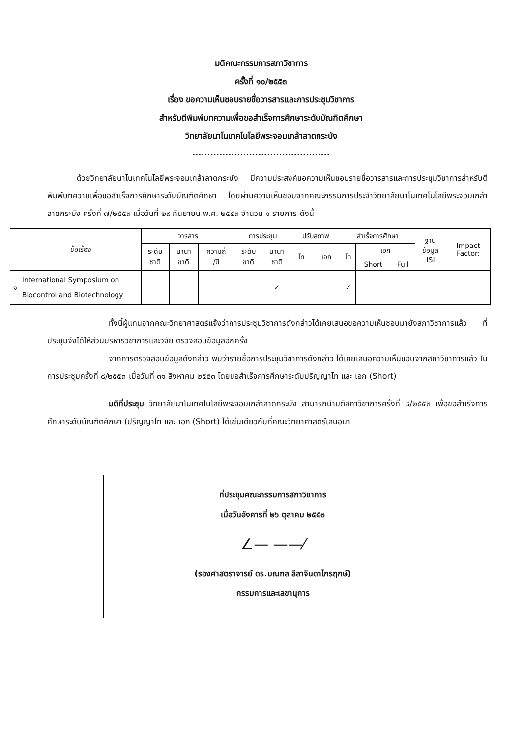มติคณะกรรมการสภาวิชาการ
ครั้งที่ ๑๐/๒๕๕๓
เรื่อง ขอความเห็นชอบรายชื่อวารสารและการประชุมวิชาการ
สำหรับตีพิมพ์บทความเพื่อขอสำเร็จการศึกษาระดับบัณฑิตศึกษา
วิทยาลัยนาโนเทคโนโลยีพระจอมเกล้าลาดกระบัง
..............................................
ด้วยวิทยาลัยนาโนเทคโนโลยีพระจอมเกล้าลาดกระบัง มีความประสงค์ขอความเห็นชอบรายชื่อวารสารและการประชุมวิชาการสำหรับตีพิมพ์บทความเพื่อขอสำเร็จการศึกษาระดับบัณฑิตศึกษา โดยผ่านความเห็นชอบจากคณะกรรมการประจำวิทยาลัยนาโนเทคโนโลยีพระจอมเกล้าลาดกระบัง ครั้งที่ ๗/๒๕๕๓ เมื่อวันที่ ๒๙ กันยายน พ.ศ. ๒๕๕๓ จำนวน ๑ รายการ ดังนี้
| | ชื่อเรื่อง | วารสาร | | | การประชุม | | ปรับสภาพ | | สำเร็จการศึกษา | | | ฐาน ข้อมูล ISI | Impact Factor: |
| --- | --- | --- | --- | --- | --- | --- | --- | --- | --- | --- | --- | --- | --- |
| | | ระดับ ชาติ | นานา ชาติ | ความถี่ /ปี | ระดับ ชาติ | นานา ชาติ | โท | เอก | โท | เอก | | | |
| | | | | | | | | | | Short | Full | | |
| ๑ | International Symposium on Biocontrol and Biotechnology | | | | | ✓ | | | ✓ | | | | |
ทั้งนี้ผู้แทนจากคณะวิทยาศาสตร์แจ้งว่าการประชุมวิชาการดังกล่าวได้เคยเสนอขอความเห็นชอบมายังสภาวิชาการแล้ว ที่ประชุมจึงได้ให้ส่วนบริหารวิชาการและวิจัย ตรวจสอบข้อมูลอีกครั้ง
จากการตรวจสอบข้อมูลดังกล่าว พบว่ารายชื่อการประชุมวิชาการดังกล่าว ได้เคยเสนอความเห็นชอบจากสภาวิชาการแล้ว ในการประชุมครั้งที่ ๘/๒๕๕๓ เมื่อวันที่ ๓๑ สิงหาคม ๒๕๕๓ โดยขอสำเร็จการศึกษาระดับปริญญาโท และ เอก (Short)
มติที่ประชุม วิทยาลัยนาโนเทคโนโลยีพระจอมเกล้าลาดกระบัง สามารถนำมติสภาวิชาการครั้งที่ ๘/๒๕๕๓ เพื่อขอสำเร็จการศึกษาระดับบัณฑิตศึกษา (ปริญญาโท และ เอก (Short) ได้เช่นเดียวกับที่คณะวิทยาศาสตร์เสนอมา
ที่ประชุมคณะกรรมการสภาวิชาการ
เมื่อวันอังคารที่ ๒๖ ตุลาคม ๒๕๕๓
∠— ——⁄
(รองศาสตราจารย์ ดร.มณฑล ลีลาจินดาไกรฤกษ์)
กรรมการและเลขานุการ